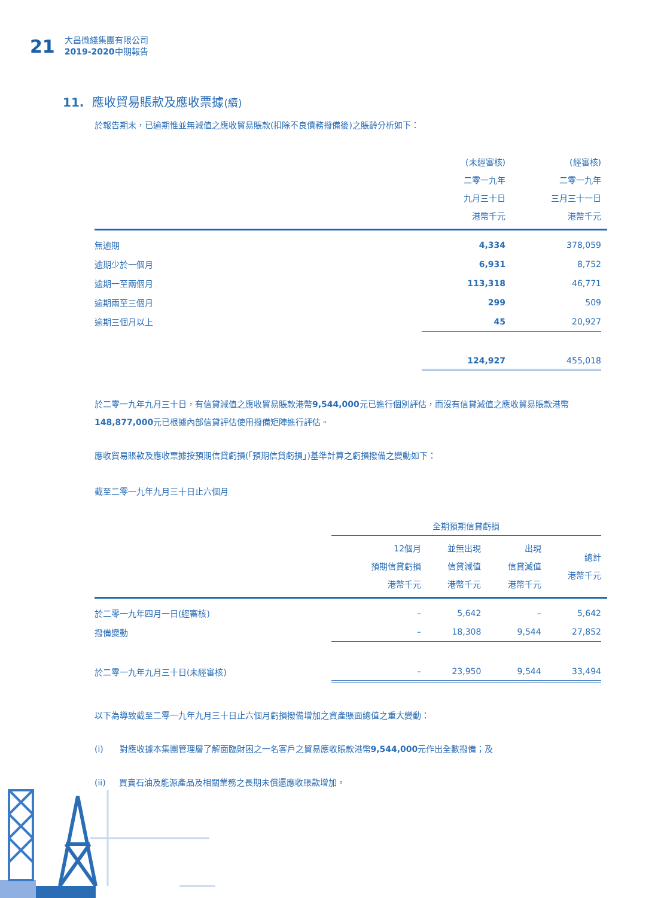21
大昌微綫集團有限公司
2019-2020中期報告
11. 應收貿易賬款及應收票據(續)
於報告期末，已逾期惟並無減值之應收貿易賬款(扣除不良債務撥備後)之賬齡分析如下：
| | (未經審核) 二零一九年 九月三十日 港幣千元 | (經審核) 二零一九年 三月三十一日 港幣千元 | |
| 無逾期 | 4,334 | 378,059 | |
| 逾期少於一個月 | 6,931 | 8,752 | |
| 逾期一至兩個月 | 113,318 | 46,771 | |
| 逾期兩至三個月 | 299 | 509 | |
| 逾期三個月以上 | 45 | 20,927 | |
| | 124,927 | 455,018 | |
於二零一九年九月三十日，有信貸減值之應收貿易賬款港幣9,544,000元已進行個別評估，而沒有信貸減值之應收貿易賬款港幣148,877,000元已根據內部信貸評估使用撥備矩陣進行評估。
應收貿易賬款及應收票據按預期信貸虧損(「預期信貸虧損」)基準計算之虧損撥備之變動如下：
截至二零一九年九月三十日止六個月
| | 全期預期信貸虧損 | | | | |
| | 12個月 預期信貸虧損 港幣千元 | 並無出現 信貸減值 港幣千元 | 出現 信貸減值 港幣千元 | 總計 港幣千元 | |
| 於二零一九年四月一日(經審核) | – | 5,642 | – | 5,642 | |
| 撥備變動 | – | 18,308 | 9,544 | 27,852 | |
| 於二零一九年九月三十日(未經審核) | – | 23,950 | 9,544 | 33,494 | |
以下為導致截至二零一九年九月三十日止六個月虧損撥備增加之資產賬面總值之重大變動：
(i) 對應收據本集團管理層了解面臨財困之一名客戶之貿易應收賬款港幣9,544,000元作出全數撥備；及
(ii) 買賣石油及能源產品及相關業務之長期未償還應收賬款增加。